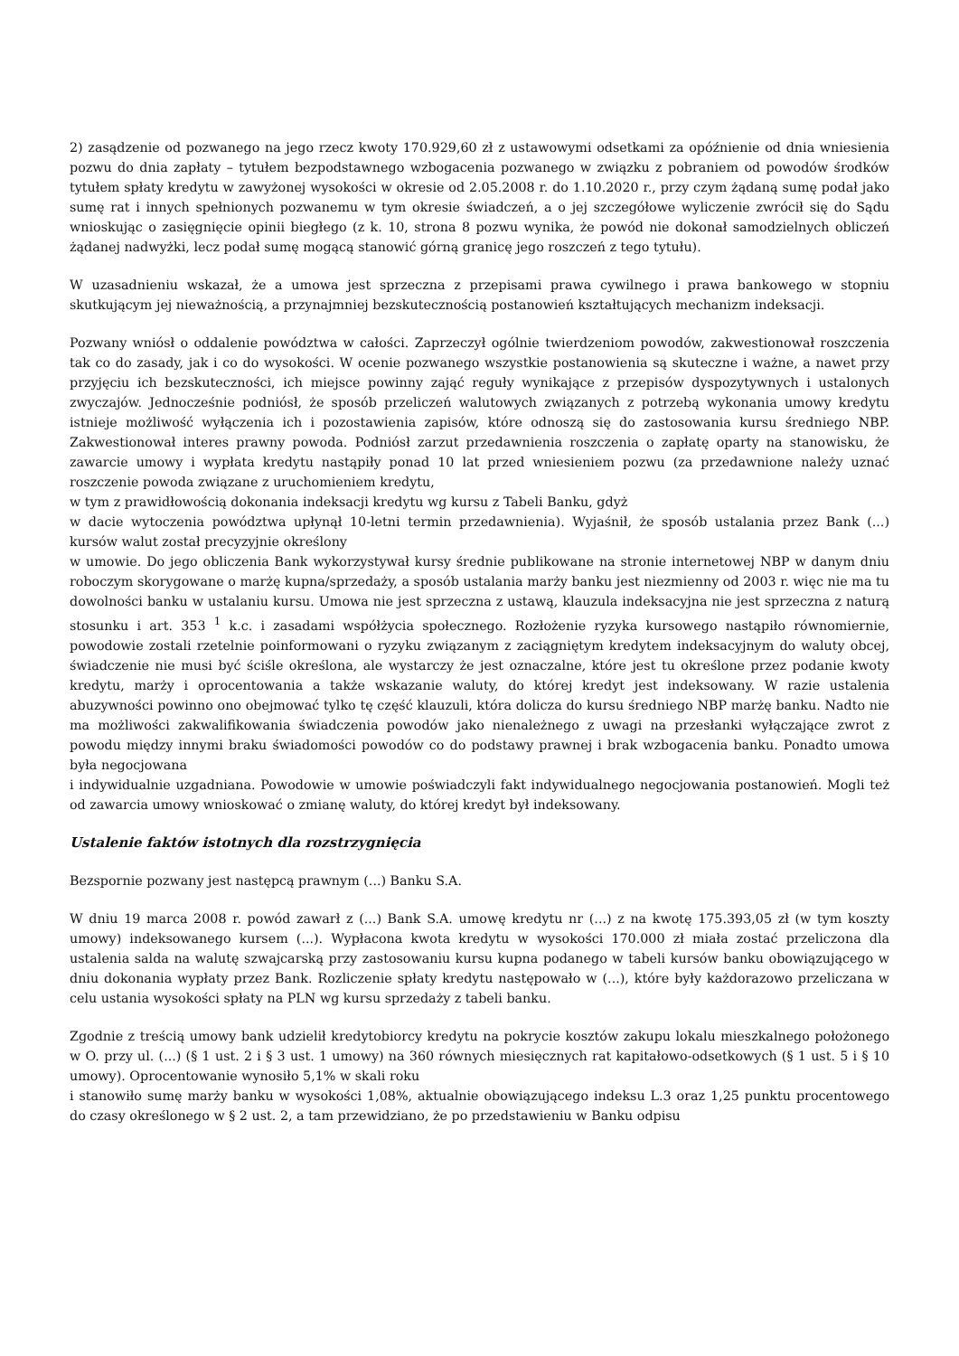2) zasądzenie od pozwanego na jego rzecz kwoty 170.929,60 zł z ustawowymi odsetkami za opóźnienie od dnia wniesienia pozwu do dnia zapłaty – tytułem bezpodstawnego wzbogacenia pozwanego w związku z pobraniem od powodów środków tytułem spłaty kredytu w zawyżonej wysokości w okresie od 2.05.2008 r. do 1.10.2020 r., przy czym żądaną sumę podał jako sumę rat i innych spełnionych pozwanemu w tym okresie świadczeń, a o jej szczegółowe wyliczenie zwrócił się do Sądu wnioskując o zasięgnięcie opinii biegłego (z k. 10, strona 8 pozwu wynika, że powód nie dokonał samodzielnych obliczeń żądanej nadwyżki, lecz podał sumę mogącą stanowić górną granicę jego roszczeń z tego tytułu).
W uzasadnieniu wskazał, że a umowa jest sprzeczna z przepisami prawa cywilnego i prawa bankowego w stopniu skutkującym jej nieważnością, a przynajmniej bezskutecznością postanowień kształtujących mechanizm indeksacji.
Pozwany wniósł o oddalenie powództwa w całości. Zaprzeczył ogólnie twierdzeniom powodów, zakwestionował roszczenia tak co do zasady, jak i co do wysokości. W ocenie pozwanego wszystkie postanowienia są skuteczne i ważne, a nawet przy przyjęciu ich bezskuteczności, ich miejsce powinny zająć reguły wynikające z przepisów dyspozytywnych i ustalonych zwyczajów. Jednocześnie podniósł, że sposób przeliczeń walutowych związanych z potrzebą wykonania umowy kredytu istnieje możliwość wyłączenia ich i pozostawienia zapisów, które odnoszą się do zastosowania kursu średniego NBP. Zakwestionował interes prawny powoda. Podniósł zarzut przedawnienia roszczenia o zapłatę oparty na stanowisku, że zawarcie umowy i wypłata kredytu nastąpiły ponad 10 lat przed wniesieniem pozwu (za przedawnione należy uznać roszczenie powoda związane z uruchomieniem kredytu,
w tym z prawidłowością dokonania indeksacji kredytu wg kursu z Tabeli Banku, gdyż
w dacie wytoczenia powództwa upłynął 10-letni termin przedawnienia). Wyjaśnił, że sposób ustalania przez Bank (...) kursów walut został precyzyjnie określony
w umowie. Do jego obliczenia Bank wykorzystywał kursy średnie publikowane na stronie internetowej NBP w danym dniu roboczym skorygowane o marżę kupna/sprzedaży, a sposób ustalania marży banku jest niezmienny od 2003 r. więc nie ma tu dowolności banku w ustalaniu kursu. Umowa nie jest sprzeczna z ustawą, klauzula indeksacyjna nie jest sprzeczna z naturą stosunku i art. 353 <sup>1</sup> k.c. i zasadami współżycia społecznego. Rozłożenie ryzyka kursowego nastąpiło równomiernie, powodowie zostali rzetelnie poinformowani o ryzyku związanym z zaciągniętym kredytem indeksacyjnym do waluty obcej, świadczenie nie musi być ściśle określona, ale wystarczy że jest oznaczalne, które jest tu określone przez podanie kwoty kredytu, marży i oprocentowania a także wskazanie waluty, do której kredyt jest indeksowany. W razie ustalenia abuzywności powinno ono obejmować tylko tę część klauzuli, która dolicza do kursu średniego NBP marżę banku. Nadto nie ma możliwości zakwalifikowania świadczenia powodów jako nienależnego z uwagi na przesłanki wyłączające zwrot z powodu między innymi braku świadomości powodów co do podstawy prawnej i brak wzbogacenia banku. Ponadto umowa była negocjowana
i indywidualnie uzgadniana. Powodowie w umowie poświadczyli fakt indywidualnego negocjowania postanowień. Mogli też od zawarcia umowy wnioskować o zmianę waluty, do której kredyt był indeksowany.
Ustalenie faktów istotnych dla rozstrzygnięcia
Bezspornie pozwany jest następcą prawnym (...) Banku S.A.
W dniu 19 marca 2008 r. powód zawarł z (...) Bank S.A. umowę kredytu nr (...) z na kwotę 175.393,05 zł (w tym koszty umowy) indeksowanego kursem (...). Wypłacona kwota kredytu w wysokości 170.000 zł miała zostać przeliczona dla ustalenia salda na walutę szwajcarską przy zastosowaniu kursu kupna podanego w tabeli kursów banku obowiązującego w dniu dokonania wypłaty przez Bank. Rozliczenie spłaty kredytu następowało w (...), które były każdorazowo przeliczana w celu ustania wysokości spłaty na PLN wg kursu sprzedaży z tabeli banku.
Zgodnie z treścią umowy bank udzielił kredytobiorcy kredytu na pokrycie kosztów zakupu lokalu mieszkalnego położonego w O. przy ul. (...) (§ 1 ust. 2 i § 3 ust. 1 umowy) na 360 równych miesięcznych rat kapitałowo-odsetkowych (§ 1 ust. 5 i § 10 umowy). Oprocentowanie wynosiło 5,1% w skali roku
i stanowiło sumę marży banku w wysokości 1,08%, aktualnie obowiązującego indeksu L.3 oraz 1,25 punktu procentowego do czasy określonego w § 2 ust. 2, a tam przewidziano, że po przedstawieniu w Banku odpisu